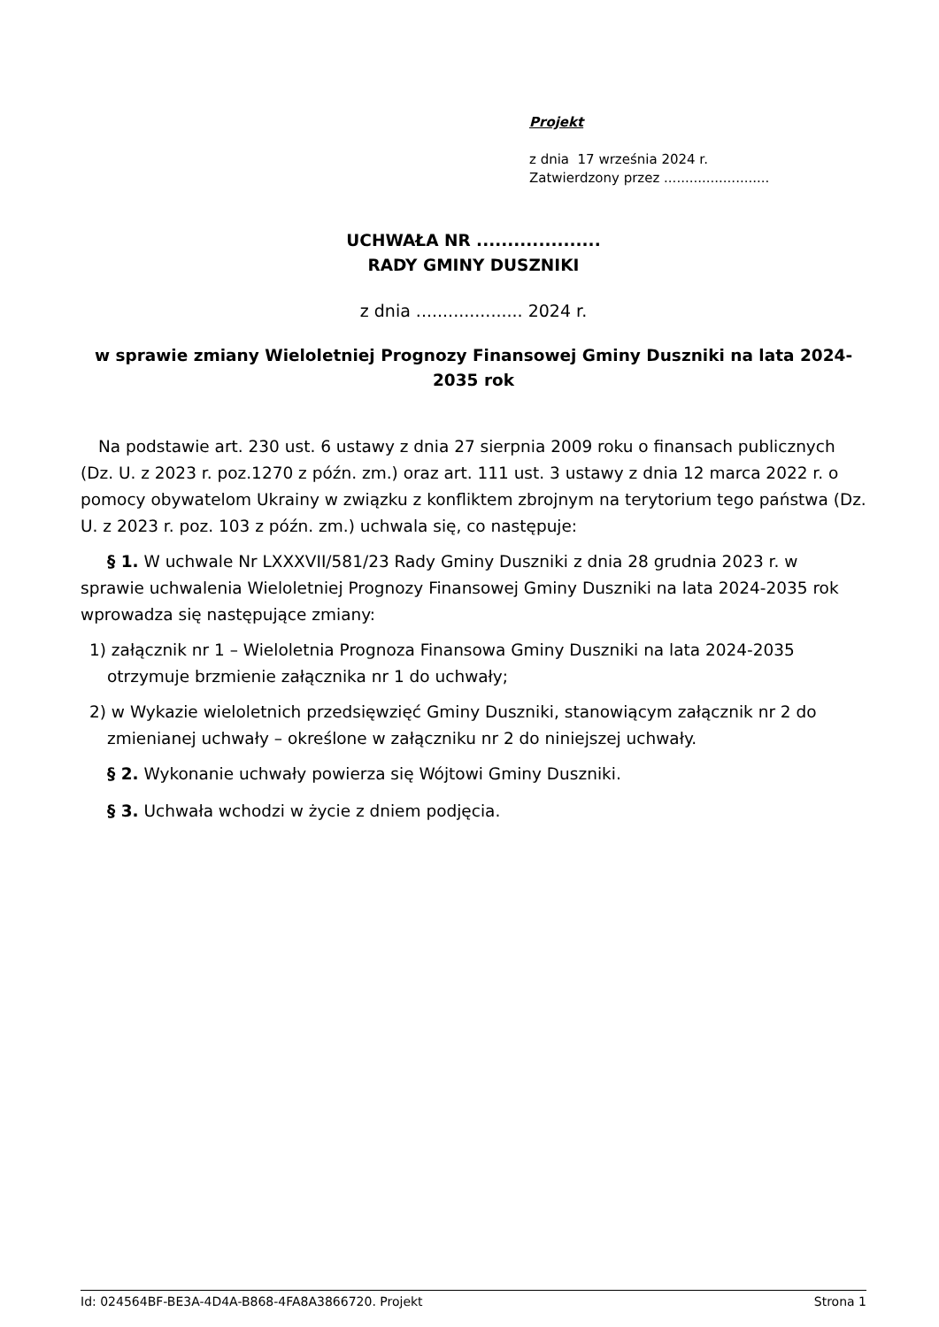Projekt
z dnia 17 września 2024 r.
Zatwierdzony przez .........................
UCHWAŁA NR ....................
RADY GMINY DUSZNIKI
z dnia .................... 2024 r.
w sprawie zmiany Wieloletniej Prognozy Finansowej Gminy Duszniki na lata 2024-2035 rok
Na podstawie art. 230 ust. 6 ustawy z dnia 27 sierpnia 2009 roku o finansach publicznych (Dz. U. z 2023 r. poz.1270 z późn. zm.) oraz art. 111 ust. 3 ustawy z dnia 12 marca 2022 r. o pomocy obywatelom Ukrainy w związku z konfliktem zbrojnym na terytorium tego państwa (Dz. U. z 2023 r. poz. 103 z późn. zm.) uchwala się, co następuje:
§ 1. W uchwale Nr LXXXVII/581/23 Rady Gminy Duszniki z dnia 28 grudnia 2023 r. w sprawie uchwalenia Wieloletniej Prognozy Finansowej Gminy Duszniki na lata 2024-2035 rok wprowadza się następujące zmiany:
1) załącznik nr 1 – Wieloletnia Prognoza Finansowa Gminy Duszniki na lata 2024-2035 otrzymuje brzmienie załącznika nr 1 do uchwały;
2) w Wykazie wieloletnich przedsięwzięć Gminy Duszniki, stanowiącym załącznik nr 2 do zmienianej uchwały – określone w załączniku nr 2 do niniejszej uchwały.
§ 2. Wykonanie uchwały powierza się Wójtowi Gminy Duszniki.
§ 3. Uchwała wchodzi w życie z dniem podjęcia.
Id: 024564BF-BE3A-4D4A-B868-4FA8A3866720. Projekt Strona 1